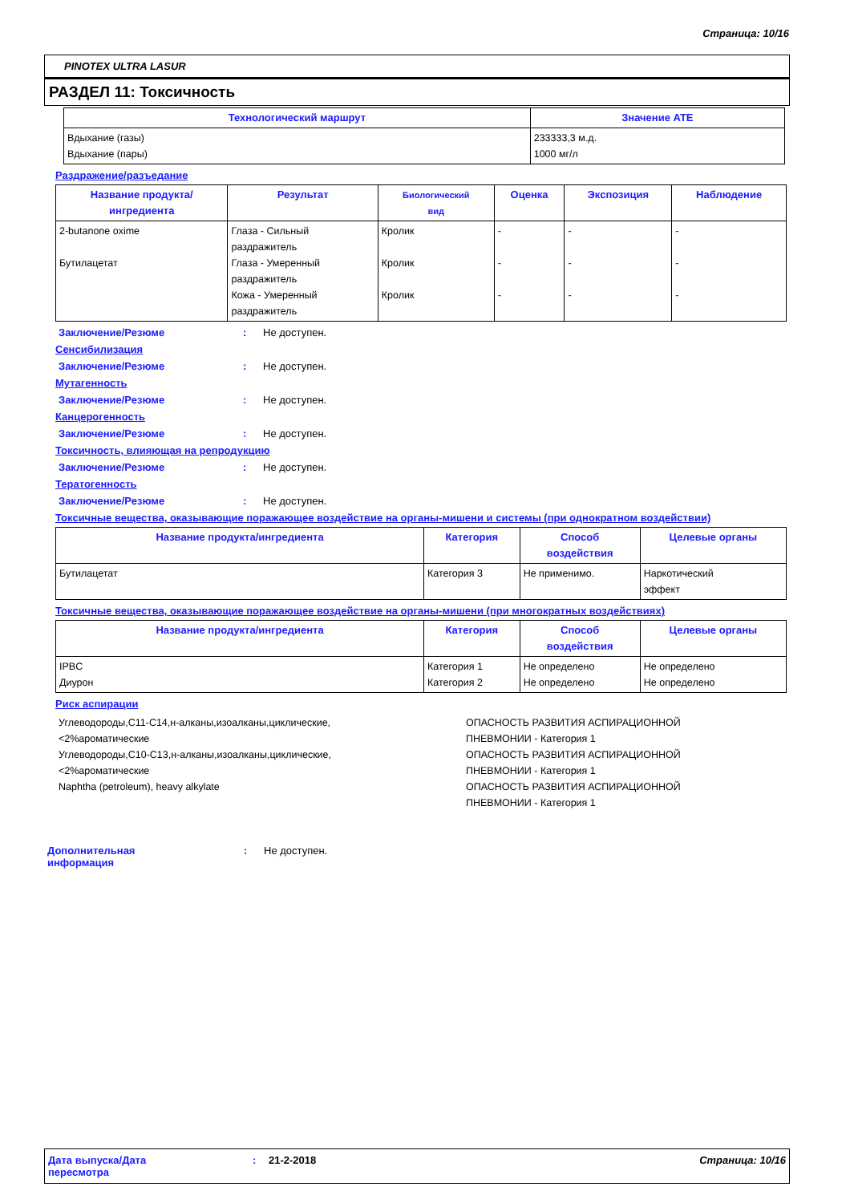Страница: 10/16
PINOTEX ULTRA LASUR
РАЗДЕЛ 11: Токсичность
| Технологический маршрут | Значение ATE |
| --- | --- |
| Вдыхание (газы) Вдыхание (пары) | 233333,3 м.д. 1000 мг/л |
Раздражение/разъедание
| Название продукта/ ингредиента | Результат | Биологический вид | Оценка | Экспозиция | Наблюдение |
| --- | --- | --- | --- | --- | --- |
| 2-butanone oxime Бутилацетат | Глаза - Сильный раздражитель Глаза - Умеренный раздражитель Кожа - Умеренный раздражитель | Кролик Кролик Кролик | - - - | - - - | - - - |
Заключение/Резюме: Не доступен.
Сенсибилизация
Заключение/Резюме: Не доступен.
Мутагенность
Заключение/Резюме: Не доступен.
Канцерогенность
Заключение/Резюме: Не доступен.
Токсичность, влияющая на репродукцию
Заключение/Резюме: Не доступен.
Тератогенность
Заключение/Резюме: Не доступен.
Токсичные вещества, оказывающие поражающее воздействие на органы-мишени и системы (при однократном воздействии)
| Название продукта/ингредиента | Категория | Способ воздействия | Целевые органы |
| --- | --- | --- | --- |
| Бутилацетат | Категория 3 | Не применимо. | Наркотический эффект |
Токсичные вещества, оказывающие поражающее воздействие на органы-мишени (при многократных воздействиях)
| Название продукта/ингредиента | Категория | Способ воздействия | Целевые органы |
| --- | --- | --- | --- |
| IPBC Диурон | Категория 1 Категория 2 | Не определено Не определено | Не определено Не определено |
Риск аспирации
| Углеводороды,C11-C14,н-алканы,изоалканы,циклические, <2%ароматические Углеводороды,C10-C13,н-алканы,изоалканы,циклические, <2%ароматические Naphtha (petroleum), heavy alkylate | ОПАСНОСТЬ РАЗВИТИЯ АСПИРАЦИОННОЙ ПНЕВМОНИИ - Категория 1 ОПАСНОСТЬ РАЗВИТИЯ АСПИРАЦИОННОЙ ПНЕВМОНИИ - Категория 1 ОПАСНОСТЬ РАЗВИТИЯ АСПИРАЦИОННОЙ ПНЕВМОНИИ - Категория 1 |
Дополнительная
информация: Не доступен.
Дата выпуска/Дата
пересмотра: 21-2-2018 Страница: 10/16